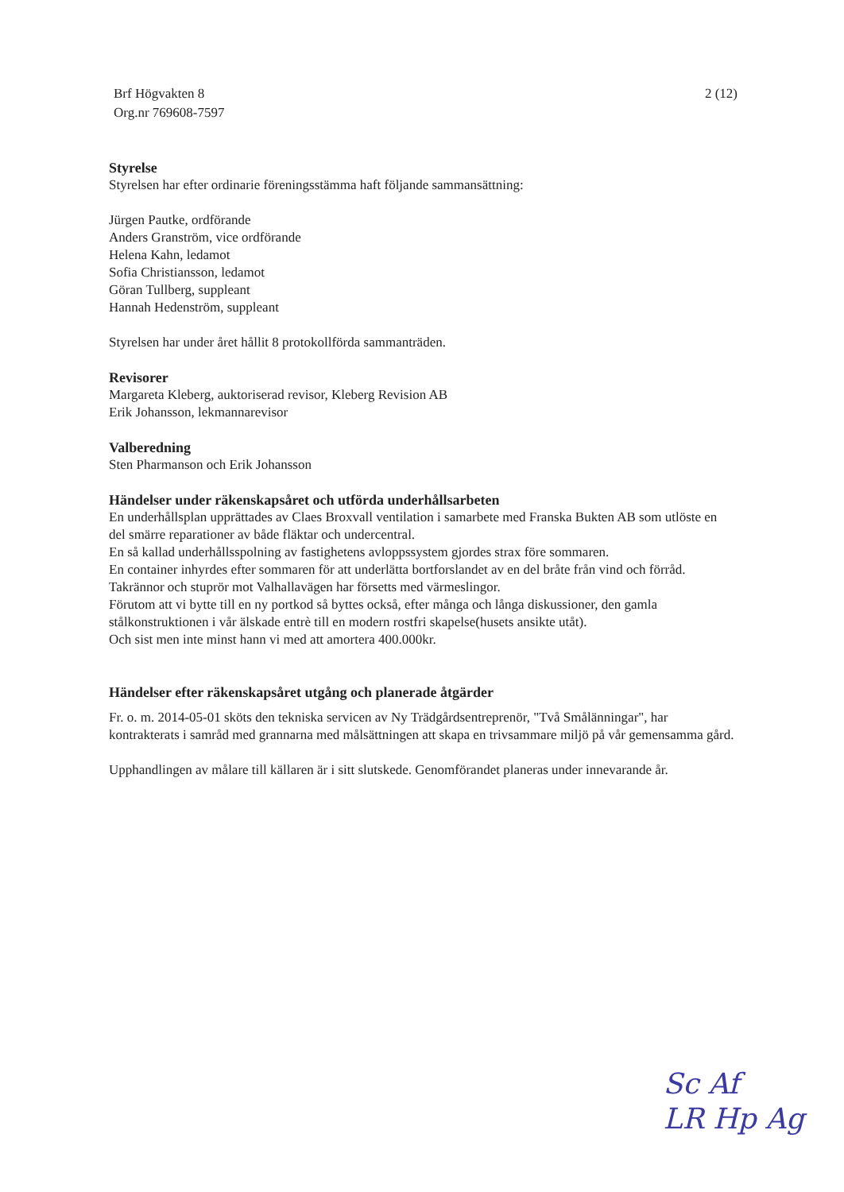Brf Högvakten 8
Org.nr 769608-7597
2 (12)
Styrelse
Styrelsen har efter ordinarie föreningsstämma haft följande sammansättning:
Jürgen Pautke, ordförande
Anders Granström, vice ordförande
Helena Kahn, ledamot
Sofia Christiansson, ledamot
Göran Tullberg, suppleant
Hannah Hedenström, suppleant
Styrelsen har under året hållit 8 protokollförda sammanträden.
Revisorer
Margareta Kleberg, auktoriserad revisor, Kleberg Revision AB
Erik Johansson, lekmannarevisor
Valberedning
Sten Pharmanson och Erik Johansson
Händelser under räkenskapsåret och utförda underhållsarbeten
En underhållsplan upprättades av Claes Broxvall ventilation i samarbete med Franska Bukten AB som utlöste en del smärre reparationer av både fläktar och undercentral.
En så kallad underhållsspolning av fastighetens avloppssystem gjordes strax före sommaren.
En container inhyrdes efter sommaren för att underlätta bortforslandet av en del bråte från vind och förråd.
Takrännor och stuprör mot Valhallavägen har försetts med värmeslingor.
Förutom att vi bytte till en ny portkod så byttes också, efter många och långa diskussioner, den gamla stålkonstruktionen i vår älskade entrè till en modern rostfri skapelse(husets ansikte utåt).
Och sist men inte minst hann vi med att amortera 400.000kr.
Händelser efter räkenskapsåret utgång och planerade åtgärder
Fr. o. m. 2014-05-01 sköts den tekniska servicen av Ny Trädgårdsentreprenör, "Två Smålänningar", har kontrakterats i samråd med grannarna med målsättningen att skapa en trivsammare miljö på vår gemensamma gård.
Upphandlingen av målare till källaren är i sitt slutskede. Genomförandet planeras under innevarande år.
Sc Af
LR Hp Ag